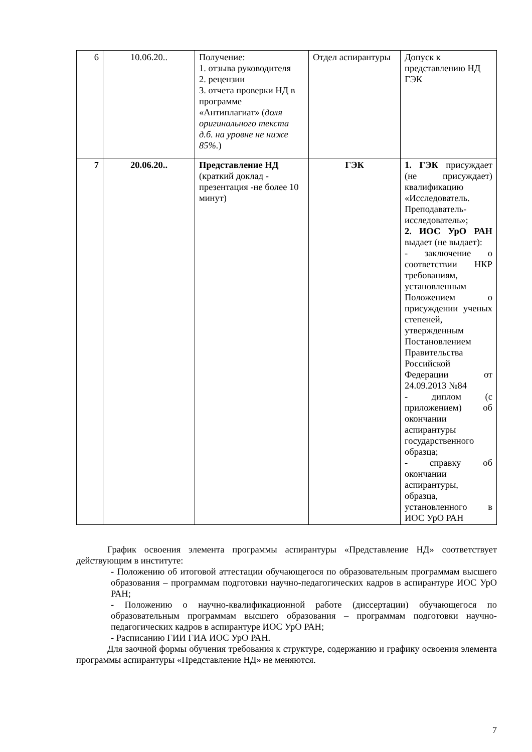| 6 | 10.06.20.. | Получение: 1. отзыва руководителя 2. рецензии 3. отчета проверки НД в программе «Антиплагиат» ( доля оригинального текста д.б. на уровне не ниже 85%. ) | Отдел аспирантуры | Допуск к представлению НД ГЭК |
| 7 | 20.06.20.. | Представление НД (краткий доклад - презентация -не более 10 минут) | ГЭК | 1. ГЭК присуждает (не присуждает) квалификацию «Исследователь. Преподаватель-исследователь»; 2. ИОС УрО РАН выдает (не выдает): - заключение о соответствии НКР требованиям, установленным Положением о присуждении ученых степеней, утвержденным Постановлением Правительства Российской Федерации от 24.09.2013 №84 - диплом (с приложением) об окончании аспирантуры государственного образца; - справку об окончании аспирантуры, образца, установленного в ИОС УрО РАН |
График освоения элемента программы аспирантуры «Представление НД» соответствует действующим в институте:
- Положению об итоговой аттестации обучающегося по образовательным программам высшего образования – программам подготовки научно-педагогических кадров в аспирантуре ИОС УрО РАН;
- Положению о научно-квалификационной работе (диссертации) обучающегося по образовательным программам высшего образования – программам подготовки научно-педагогических кадров в аспирантуре ИОС УрО РАН;
- Расписанию ГИИ ГИА ИОС УрО РАН.
Для заочной формы обучения требования к структуре, содержанию и графику освоения элемента программы аспирантуры «Представление НД» не меняются.
7